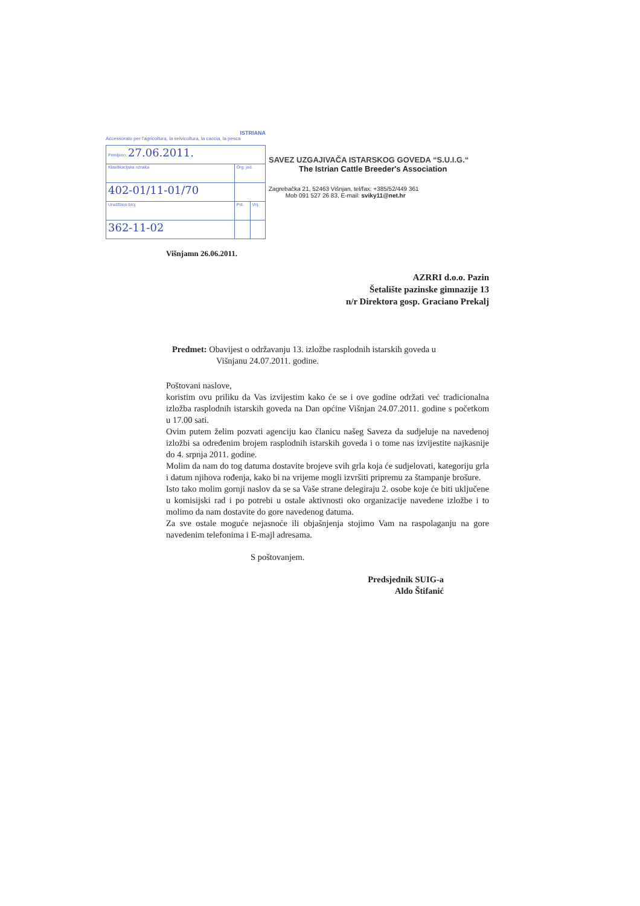ISTRIANA
Accessorato per l'agricoltura, la selvicoltura, la caccia, la pesca
| Primljeno: 27.06.2011. | | |
| Klasifikacijska oznaka | Org. jed. | |
| 402-01/11-01/70 | | |
| Urudžbeni broj | Pril. | Vrij. |
| 362-11-02 | | |
SAVEZ UZGAJIVAČA ISTARSKOG GOVEDA “S.U.I.G.“
The Istrian Cattle Breeder's Association
Zagrebačka 21, 52463 Višnjan, tel/fax: +385/52/449 361
Mob 091 527 26 83, E-mail: sviky11@net.hr
Višnjamn 26.06.2011.
AZRRI d.o.o. Pazin
Šetalište pazinske gimnazije 13
n/r Direktora gosp. Graciano Prekalj
Predmet: Obavijest o održavanju 13. izložbe rasplodnih istarskih goveda u
Višnjanu 24.07.2011. godine.
Poštovani naslove,
koristim ovu priliku da Vas izvijestim kako će se i ove godine održati već tradicionalna izložba rasplodnih istarskih goveda na Dan općine Višnjan 24.07.2011. godine s početkom u 17.00 sati.
Ovim putem želim pozvati agenciju kao članicu našeg Saveza da sudjeluje na navedenoj izložbi sa određenim brojem rasplodnih istarskih goveda i o tome nas izvijestite najkasnije do 4. srpnja 2011. godine.
Molim da nam do tog datuma dostavite brojeve svih grla koja će sudjelovati, kategoriju grla i datum njihova rođenja, kako bi na vrijeme mogli izvršiti pripremu za štampanje brošure.
Isto tako molim gornji naslov da se sa Vaše strane delegiraju 2. osobe koje će biti uključene u komisijski rad i po potrebi u ostale aktivnosti oko organizacije navedene izložbe i to molimo da nam dostavite do gore navedenog datuma.
Za sve ostale moguće nejasnoće ili objašnjenja stojimo Vam na raspolaganju na gore navedenim telefonima i E-majl adresama.
S poštovanjem.
Predsjednik SUIG-a
Aldo Štifanić